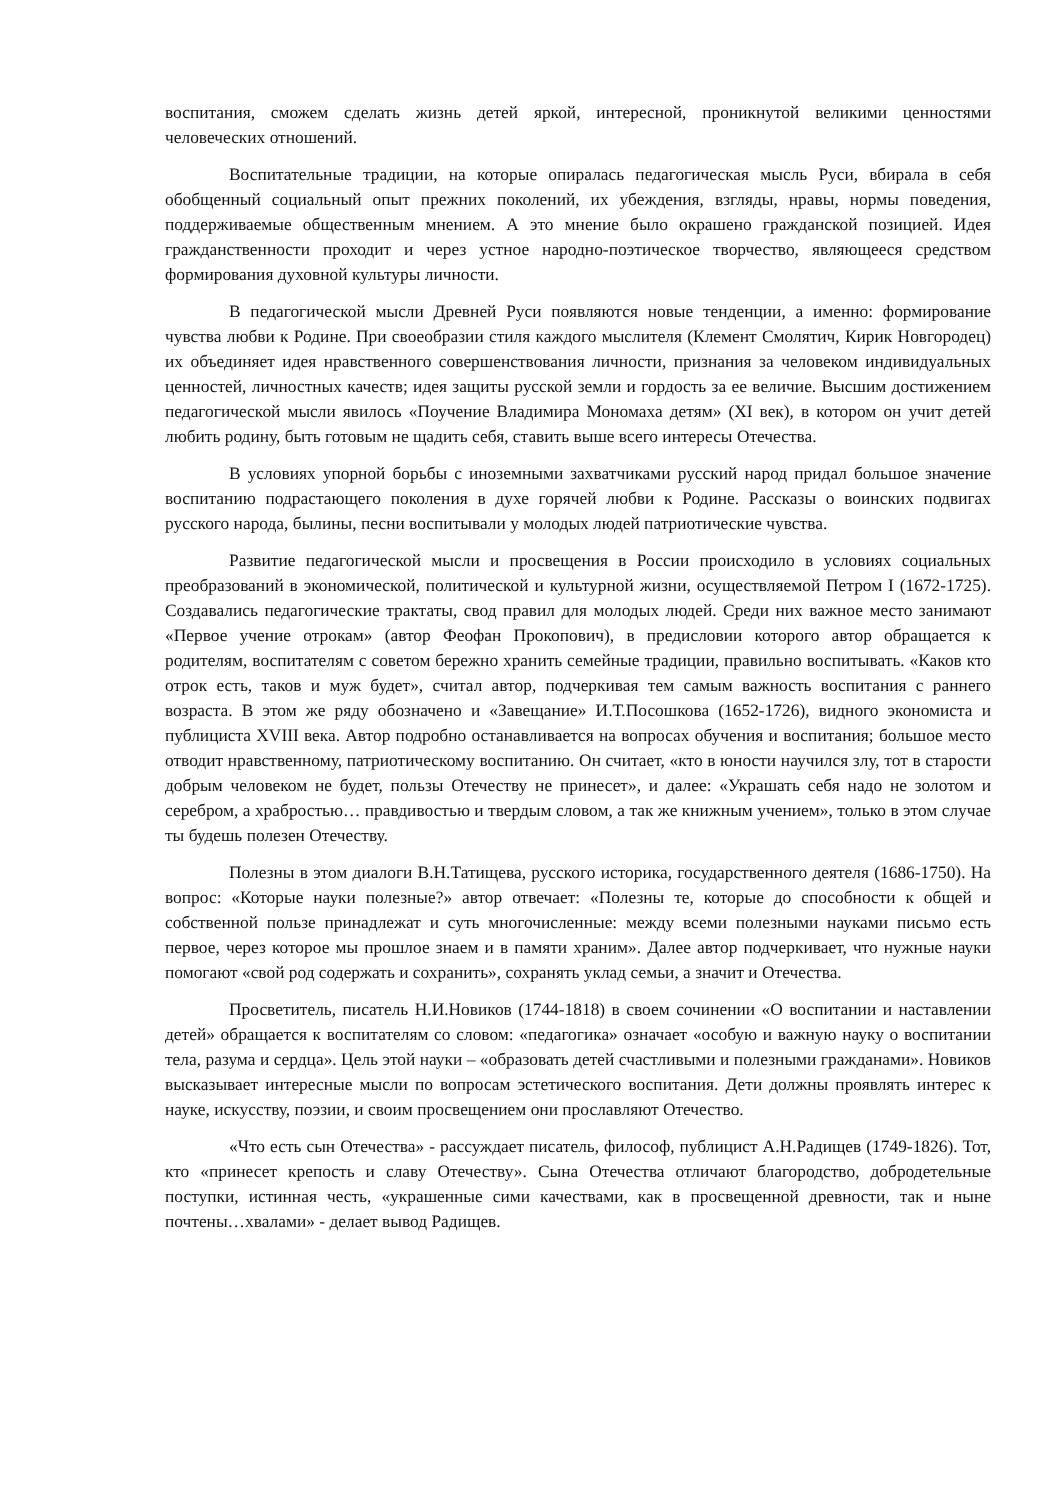воспитания, сможем сделать жизнь детей яркой, интересной, проникнутой великими ценностями человеческих отношений.
Воспитательные традиции, на которые опиралась педагогическая мысль Руси, вбирала в себя обобщенный социальный опыт прежних поколений, их убеждения, взгляды, нравы, нормы поведения, поддерживаемые общественным мнением. А это мнение было окрашено гражданской позицией. Идея гражданственности проходит и через устное народно-поэтическое творчество, являющееся средством формирования духовной культуры личности.
В педагогической мысли Древней Руси появляются новые тенденции, а именно: формирование чувства любви к Родине. При своеобразии стиля каждого мыслителя (Клемент Смолятич, Кирик Новгородец) их объединяет идея нравственного совершенствования личности, признания за человеком индивидуальных ценностей, личностных качеств; идея защиты русской земли и гордость за ее величие. Высшим достижением педагогической мысли явилось «Поучение Владимира Мономаха детям» (XI век), в котором он учит детей любить родину, быть готовым не щадить себя, ставить выше всего интересы Отечества.
В условиях упорной борьбы с иноземными захватчиками русский народ придал большое значение воспитанию подрастающего поколения в духе горячей любви к Родине. Рассказы о воинских подвигах русского народа, былины, песни воспитывали у молодых людей патриотические чувства.
Развитие педагогической мысли и просвещения в России происходило в условиях социальных преобразований в экономической, политической и культурной жизни, осуществляемой Петром I (1672-1725). Создавались педагогические трактаты, свод правил для молодых людей. Среди них важное место занимают «Первое учение отрокам» (автор Феофан Прокопович), в предисловии которого автор обращается к родителям, воспитателям с советом бережно хранить семейные традиции, правильно воспитывать. «Каков кто отрок есть, таков и муж будет», считал автор, подчеркивая тем самым важность воспитания с раннего возраста. В этом же ряду обозначено и «Завещание» И.Т.Посошкова (1652-1726), видного экономиста и публициста XVIII века. Автор подробно останавливается на вопросах обучения и воспитания; большое место отводит нравственному, патриотическому воспитанию. Он считает, «кто в юности научился злу, тот в старости добрым человеком не будет, пользы Отечеству не принесет», и далее: «Украшать себя надо не золотом и серебром, а храбростью… правдивостью и твердым словом, а так же книжным учением», только в этом случае ты будешь полезен Отечеству.
Полезны в этом диалоги В.Н.Татищева, русского историка, государственного деятеля (1686-1750). На вопрос: «Которые науки полезные?» автор отвечает: «Полезны те, которые до способности к общей и собственной пользе принадлежат и суть многочисленные: между всеми полезными науками письмо есть первое, через которое мы прошлое знаем и в памяти храним». Далее автор подчеркивает, что нужные науки помогают «свой род содержать и сохранить», сохранять уклад семьи, а значит и Отечества.
Просветитель, писатель Н.И.Новиков (1744-1818) в своем сочинении «О воспитании и наставлении детей» обращается к воспитателям со словом: «педагогика» означает «особую и важную науку о воспитании тела, разума и сердца». Цель этой науки – «образовать детей счастливыми и полезными гражданами». Новиков высказывает интересные мысли по вопросам эстетического воспитания. Дети должны проявлять интерес к науке, искусству, поэзии, и своим просвещением они прославляют Отечество.
«Что есть сын Отечества» - рассуждает писатель, философ, публицист А.Н.Радищев (1749-1826). Тот, кто «принесет крепость и славу Отечеству». Сына Отечества отличают благородство, добродетельные поступки, истинная честь, «украшенные сими качествами, как в просвещенной древности, так и ныне почтены…хвалами» - делает вывод Радищев.